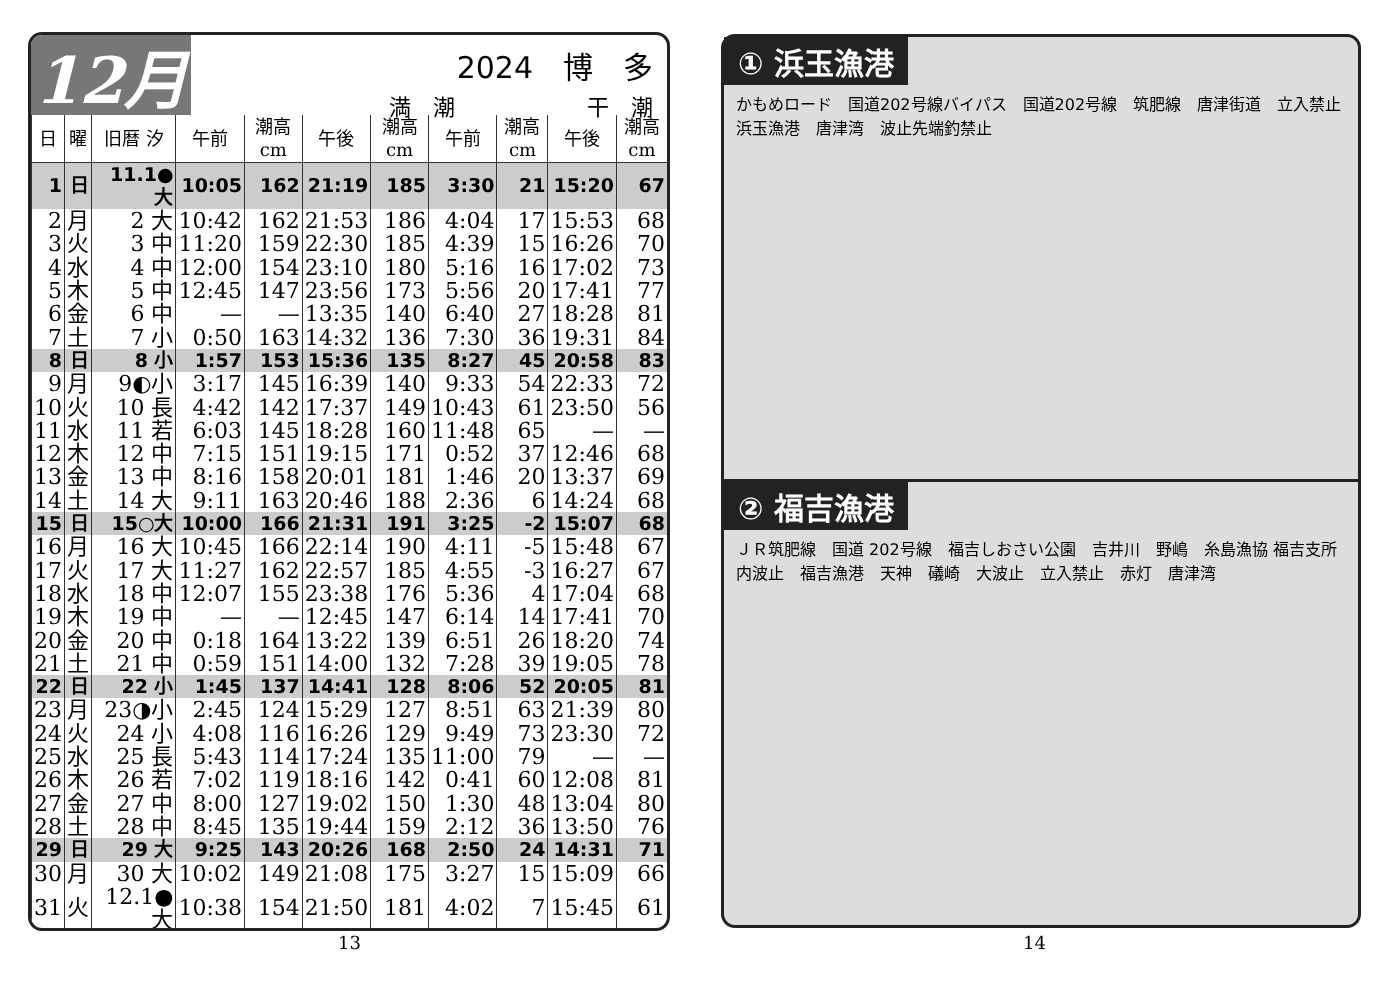12月
2024　博　多
満　潮　　　　　　干　潮
| 日 | 曜 | 旧暦 汐 | 午前 | 潮高cm | 午後 | 潮高cm | 午前 | 潮高cm | 午後 | 潮高cm |
| --- | --- | --- | --- | --- | --- | --- | --- | --- | --- | --- |
| 1 | 日 | 11.1●大 | 10:05 | 162 | 21:19 | 185 | 3:30 | 21 | 15:20 | 67 |
| 2 | 月 | 2 大 | 10:42 | 162 | 21:53 | 186 | 4:04 | 17 | 15:53 | 68 |
| 3 | 火 | 3 中 | 11:20 | 159 | 22:30 | 185 | 4:39 | 15 | 16:26 | 70 |
| 4 | 水 | 4 中 | 12:00 | 154 | 23:10 | 180 | 5:16 | 16 | 17:02 | 73 |
| 5 | 木 | 5 中 | 12:45 | 147 | 23:56 | 173 | 5:56 | 20 | 17:41 | 77 |
| 6 | 金 | 6 中 | — | — | 13:35 | 140 | 6:40 | 27 | 18:28 | 81 |
| 7 | 土 | 7 小 | 0:50 | 163 | 14:32 | 136 | 7:30 | 36 | 19:31 | 84 |
| 8 | 日 | 8 小 | 1:57 | 153 | 15:36 | 135 | 8:27 | 45 | 20:58 | 83 |
| 9 | 月 | 9◐小 | 3:17 | 145 | 16:39 | 140 | 9:33 | 54 | 22:33 | 72 |
| 10 | 火 | 10 長 | 4:42 | 142 | 17:37 | 149 | 10:43 | 61 | 23:50 | 56 |
| 11 | 水 | 11 若 | 6:03 | 145 | 18:28 | 160 | 11:48 | 65 | — | — |
| 12 | 木 | 12 中 | 7:15 | 151 | 19:15 | 171 | 0:52 | 37 | 12:46 | 68 |
| 13 | 金 | 13 中 | 8:16 | 158 | 20:01 | 181 | 1:46 | 20 | 13:37 | 69 |
| 14 | 土 | 14 大 | 9:11 | 163 | 20:46 | 188 | 2:36 | 6 | 14:24 | 68 |
| 15 | 日 | 15○大 | 10:00 | 166 | 21:31 | 191 | 3:25 | -2 | 15:07 | 68 |
| 16 | 月 | 16 大 | 10:45 | 166 | 22:14 | 190 | 4:11 | -5 | 15:48 | 67 |
| 17 | 火 | 17 大 | 11:27 | 162 | 22:57 | 185 | 4:55 | -3 | 16:27 | 67 |
| 18 | 水 | 18 中 | 12:07 | 155 | 23:38 | 176 | 5:36 | 4 | 17:04 | 68 |
| 19 | 木 | 19 中 | — | — | 12:45 | 147 | 6:14 | 14 | 17:41 | 70 |
| 20 | 金 | 20 中 | 0:18 | 164 | 13:22 | 139 | 6:51 | 26 | 18:20 | 74 |
| 21 | 土 | 21 中 | 0:59 | 151 | 14:00 | 132 | 7:28 | 39 | 19:05 | 78 |
| 22 | 日 | 22 小 | 1:45 | 137 | 14:41 | 128 | 8:06 | 52 | 20:05 | 81 |
| 23 | 月 | 23◑小 | 2:45 | 124 | 15:29 | 127 | 8:51 | 63 | 21:39 | 80 |
| 24 | 火 | 24 小 | 4:08 | 116 | 16:26 | 129 | 9:49 | 73 | 23:30 | 72 |
| 25 | 水 | 25 長 | 5:43 | 114 | 17:24 | 135 | 11:00 | 79 | — | — |
| 26 | 木 | 26 若 | 7:02 | 119 | 18:16 | 142 | 0:41 | 60 | 12:08 | 81 |
| 27 | 金 | 27 中 | 8:00 | 127 | 19:02 | 150 | 1:30 | 48 | 13:04 | 80 |
| 28 | 土 | 28 中 | 8:45 | 135 | 19:44 | 159 | 2:12 | 36 | 13:50 | 76 |
| 29 | 日 | 29 大 | 9:25 | 143 | 20:26 | 168 | 2:50 | 24 | 14:31 | 71 |
| 30 | 月 | 30 大 | 10:02 | 149 | 21:08 | 175 | 3:27 | 15 | 15:09 | 66 |
| 31 | 火 | 12.1●大 | 10:38 | 154 | 21:50 | 181 | 4:02 | 7 | 15:45 | 61 |
13
① 浜玉漁港
かもめロード　国道202号線バイパス　国道202号線　筑肥線　唐津街道　立入禁止　浜玉漁港　唐津湾　波止先端釣禁止
② 福吉漁港
ＪＲ筑肥線　国道 202号線　福吉しおさい公園　吉井川　野嶋　糸島漁協 福吉支所　内波止　福吉漁港　天神　礒崎　大波止　立入禁止　赤灯　唐津湾
14